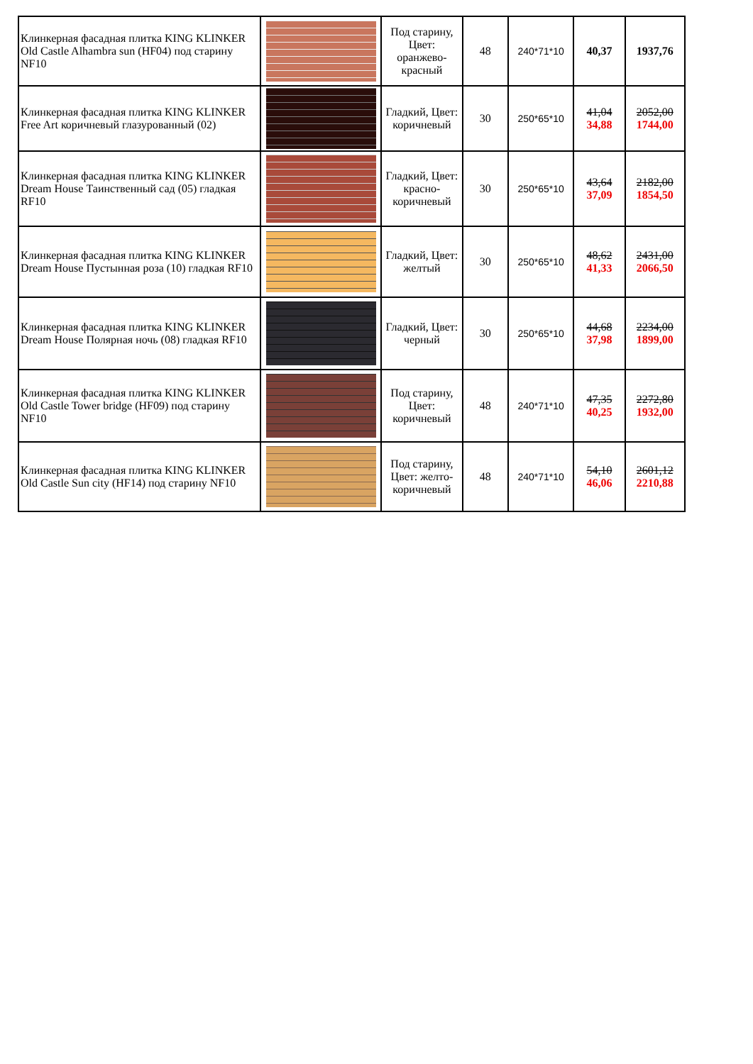| Клинкерная фасадная плитка KING KLINKER Old Castle Alhambra sun (HF04) под старину NF10 | | Под старину, Цвет: оранжево-красный | 48 | 240*71*10 | 40,37 | 1937,76 |
| Клинкерная фасадная плитка KING KLINKER Free Art коричневый глазурованный (02) | | Гладкий, Цвет: коричневый | 30 | 250*65*10 | 41,04 34,88 | 2052,00 1744,00 |
| Клинкерная фасадная плитка KING KLINKER Dream House Таинственный сад (05) гладкая RF10 | | Гладкий, Цвет: красно-коричневый | 30 | 250*65*10 | 43,64 37,09 | 2182,00 1854,50 |
| Клинкерная фасадная плитка KING KLINKER Dream House Пустынная роза (10) гладкая RF10 | | Гладкий, Цвет: желтый | 30 | 250*65*10 | 48,62 41,33 | 2431,00 2066,50 |
| Клинкерная фасадная плитка KING KLINKER Dream House Полярная ночь (08) гладкая RF10 | | Гладкий, Цвет: черный | 30 | 250*65*10 | 44,68 37,98 | 2234,00 1899,00 |
| Клинкерная фасадная плитка KING KLINKER Old Castle Tower bridge (HF09) под старину NF10 | | Под старину, Цвет: коричневый | 48 | 240*71*10 | 47,35 40,25 | 2272,80 1932,00 |
| Клинкерная фасадная плитка KING KLINKER Old Castle Sun city (HF14) под старину NF10 | | Под старину, Цвет: желто-коричневый | 48 | 240*71*10 | 54,10 46,06 | 2601,12 2210,88 |